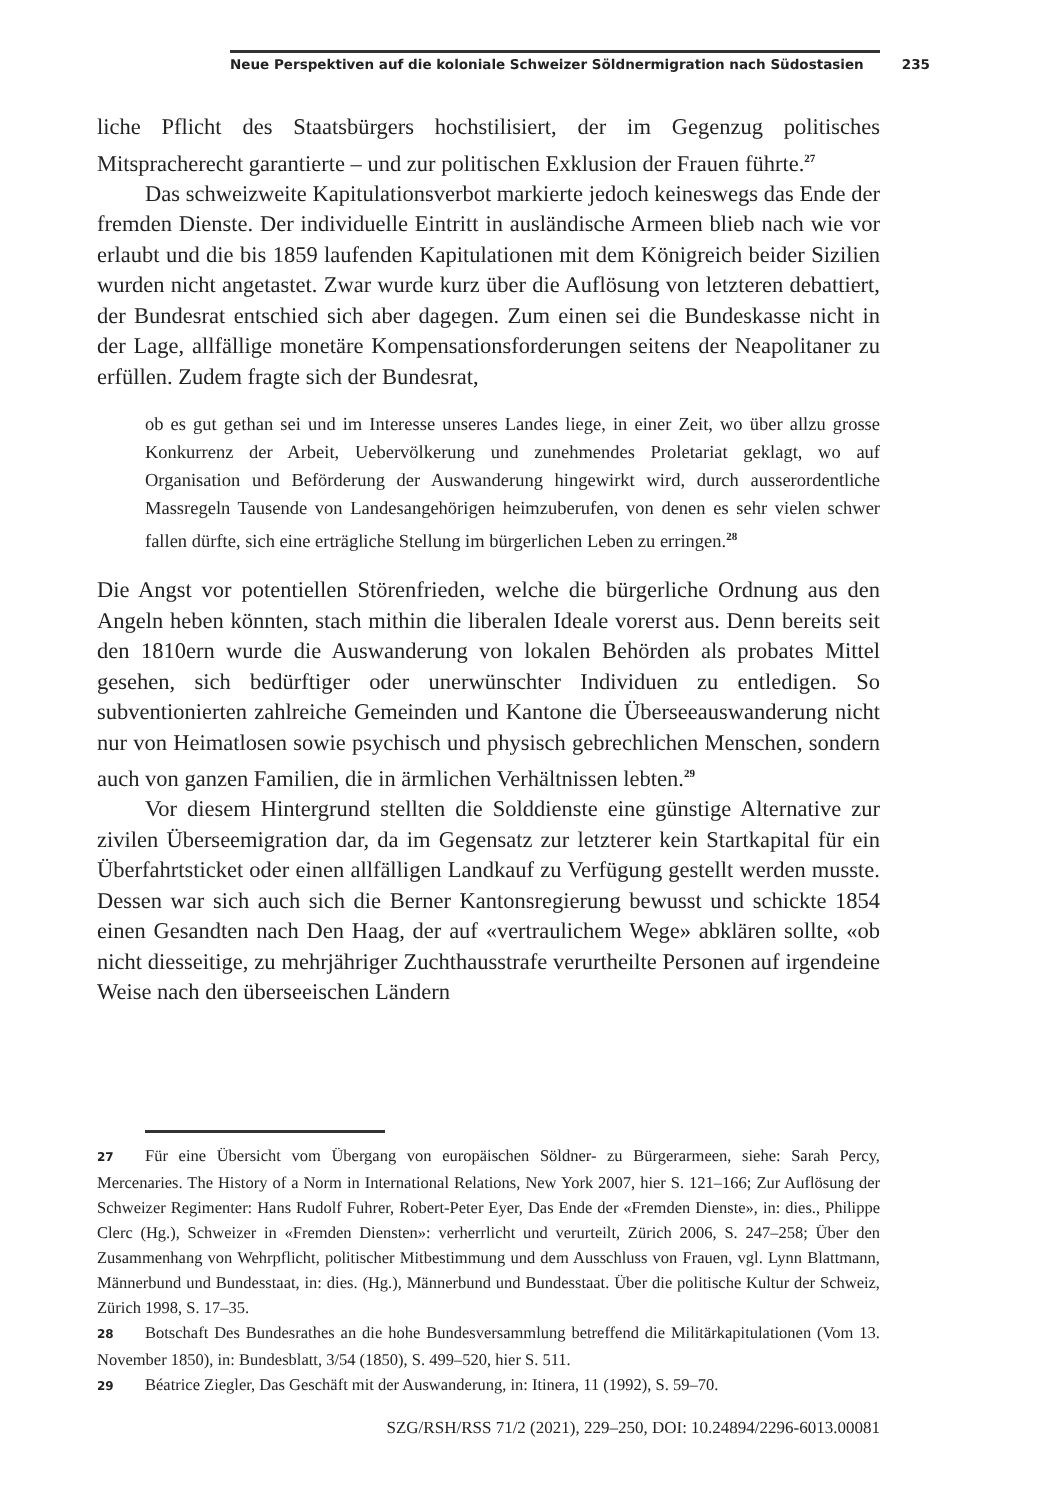Neue Perspektiven auf die koloniale Schweizer Söldnermigration nach Südostasien 235
liche Pflicht des Staatsbürgers hochstilisiert, der im Gegenzug politisches Mitspracherecht garantierte – und zur politischen Exklusion der Frauen führte.<sup>27</sup>
Das schweizweite Kapitulationsverbot markierte jedoch keineswegs das Ende der fremden Dienste. Der individuelle Eintritt in ausländische Armeen blieb nach wie vor erlaubt und die bis 1859 laufenden Kapitulationen mit dem Königreich beider Sizilien wurden nicht angetastet. Zwar wurde kurz über die Auflösung von letzteren debattiert, der Bundesrat entschied sich aber dagegen. Zum einen sei die Bundeskasse nicht in der Lage, allfällige monetäre Kompensationsforderungen seitens der Neapolitaner zu erfüllen. Zudem fragte sich der Bundesrat,
ob es gut gethan sei und im Interesse unseres Landes liege, in einer Zeit, wo über allzu grosse Konkurrenz der Arbeit, Uebervölkerung und zunehmendes Proletariat geklagt, wo auf Organisation und Beförderung der Auswanderung hingewirkt wird, durch ausserordentliche Massregeln Tausende von Landesangehörigen heimzuberufen, von denen es sehr vielen schwer fallen dürfte, sich eine erträgliche Stellung im bürgerlichen Leben zu erringen.<sup>28</sup>
Die Angst vor potentiellen Störenfrieden, welche die bürgerliche Ordnung aus den Angeln heben könnten, stach mithin die liberalen Ideale vorerst aus. Denn bereits seit den 1810ern wurde die Auswanderung von lokalen Behörden als probates Mittel gesehen, sich bedürftiger oder unerwünschter Individuen zu entledigen. So subventionierten zahlreiche Gemeinden und Kantone die Überseeauswanderung nicht nur von Heimatlosen sowie psychisch und physisch gebrechlichen Menschen, sondern auch von ganzen Familien, die in ärmlichen Verhältnissen lebten.<sup>29</sup>
Vor diesem Hintergrund stellten die Solddienste eine günstige Alternative zur zivilen Überseemigration dar, da im Gegensatz zur letzterer kein Startkapital für ein Überfahrtsticket oder einen allfälligen Landkauf zu Verfügung gestellt werden musste. Dessen war sich auch sich die Berner Kantonsregierung bewusst und schickte 1854 einen Gesandten nach Den Haag, der auf «vertraulichem Wege» abklären sollte, «ob nicht diesseitige, zu mehrjähriger Zuchthausstrafe verurtheilte Personen auf irgendeine Weise nach den überseeischen Ländern
27 Für eine Übersicht vom Übergang von europäischen Söldner- zu Bürgerarmeen, siehe: Sarah Percy, Mercenaries. The History of a Norm in International Relations, New York 2007, hier S. 121–166; Zur Auflösung der Schweizer Regimenter: Hans Rudolf Fuhrer, Robert-Peter Eyer, Das Ende der «Fremden Dienste», in: dies., Philippe Clerc (Hg.), Schweizer in «Fremden Diensten»: verherrlicht und verurteilt, Zürich 2006, S. 247–258; Über den Zusammenhang von Wehrpflicht, politischer Mitbestimmung und dem Ausschluss von Frauen, vgl. Lynn Blattmann, Männerbund und Bundesstaat, in: dies. (Hg.), Männerbund und Bundesstaat. Über die politische Kultur der Schweiz, Zürich 1998, S. 17–35.
28 Botschaft Des Bundesrathes an die hohe Bundesversammlung betreffend die Militärkapitulationen (Vom 13. November 1850), in: Bundesblatt, 3/54 (1850), S. 499–520, hier S. 511.
29 Béatrice Ziegler, Das Geschäft mit der Auswanderung, in: Itinera, 11 (1992), S. 59–70.
SZG/RSH/RSS 71/2 (2021), 229–250, DOI: 10.24894/2296-6013.00081